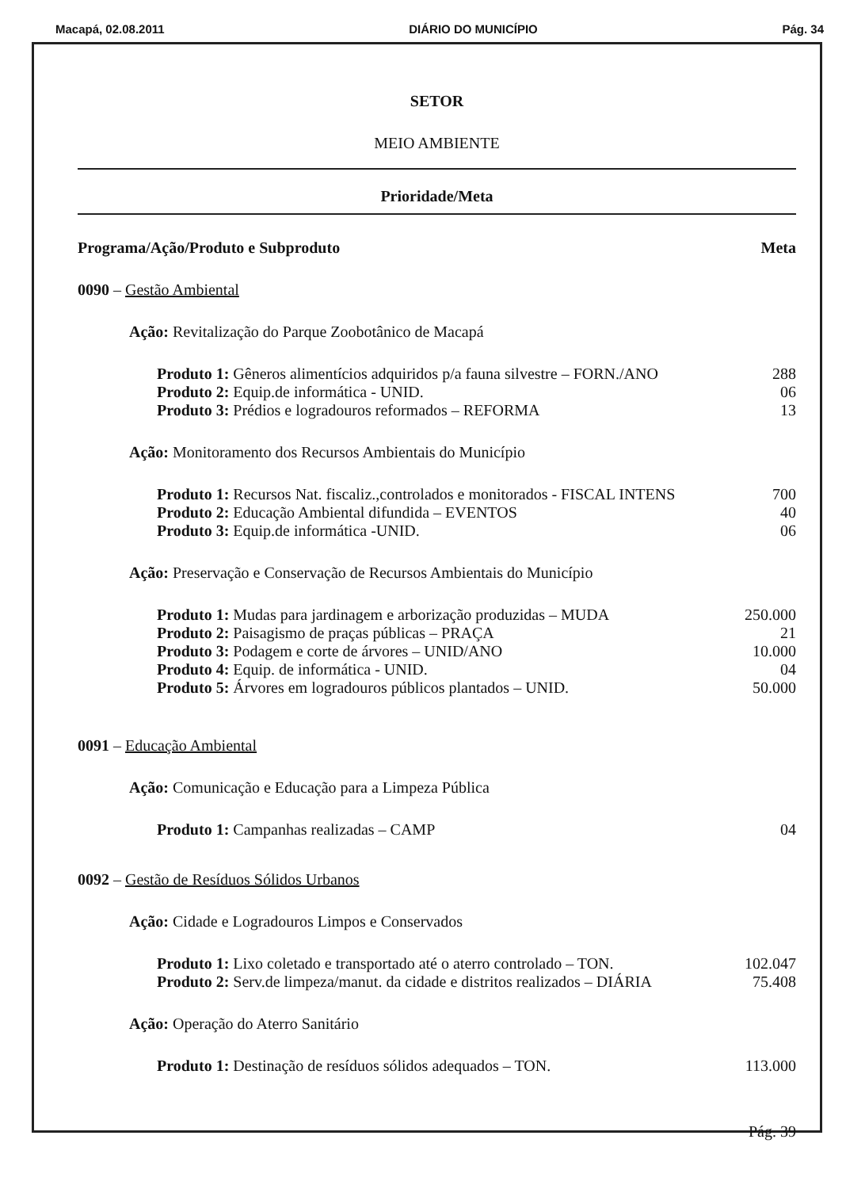Macapá, 02.08.2011 DIÁRIO DO MUNICÍPIO Pág. 34
SETOR
MEIO AMBIENTE
Prioridade/Meta
Programa/Ação/Produto e Subproduto Meta
0090 – Gestão Ambiental
Ação: Revitalização do Parque Zoobotânico de Macapá
Produto 1: Gêneros alimentícios adquiridos p/a fauna silvestre – FORN./ANO 288
Produto 2: Equip.de informática - UNID. 06
Produto 3: Prédios e logradouros reformados – REFORMA 13
Ação: Monitoramento dos Recursos Ambientais do Município
Produto 1: Recursos Nat. fiscaliz.,controlados e monitorados - FISCAL INTENS 700
Produto 2: Educação Ambiental difundida – EVENTOS 40
Produto 3: Equip.de informática -UNID. 06
Ação: Preservação e Conservação de Recursos Ambientais do Município
Produto 1: Mudas para jardinagem e arborização produzidas – MUDA 250.000
Produto 2: Paisagismo de praças públicas – PRAÇA 21
Produto 3: Podagem e corte de árvores – UNID/ANO 10.000
Produto 4: Equip. de informática - UNID. 04
Produto 5: Árvores em logradouros públicos plantados – UNID. 50.000
0091 – Educação Ambiental
Ação: Comunicação e Educação para a Limpeza Pública
Produto 1: Campanhas realizadas – CAMP 04
0092 – Gestão de Resíduos Sólidos Urbanos
Ação: Cidade e Logradouros Limpos e Conservados
Produto 1: Lixo coletado e transportado até o aterro controlado – TON. 102.047
Produto 2: Serv.de limpeza/manut. da cidade e distritos realizados – DIÁRIA 75.408
Ação: Operação do Aterro Sanitário
Produto 1: Destinação de resíduos sólidos adequados – TON. 113.000
Pág. 39